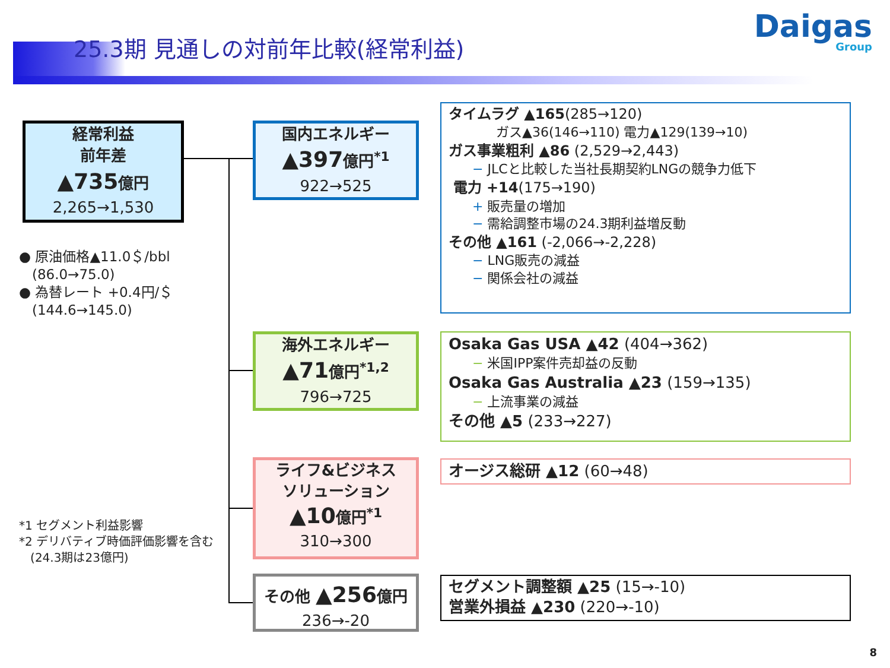25.3期 見通しの対前年比較(経常利益)
Daigas
Group
経常利益
前年差
▲735億円
2,265→1,530
国内エネルギー
▲397億円<sup>*1</sup>
922→525
海外エネルギー
▲71億円<sup>*1,2</sup>
796→725
ライフ&ビジネス
ソリューション
▲10億円<sup>*1</sup>
310→300
その他 ▲256億円
236→-20
● 原油価格▲11.0＄/bbl
(86.0→75.0)
● 為替レート +0.4円/＄
(144.6→145.0)
*1 セグメント利益影響
*2 デリバティブ時価評価影響を含む
(24.3期は23億円)
タイムラグ ▲165(285→120)
ガス▲36(146→110) 電力▲129(139→10)
ガス事業粗利 ▲86 (2,529→2,443)
− JLCと比較した当社長期契約LNGの競争力低下
電力 +14(175→190)
+ 販売量の増加
− 需給調整市場の24.3期利益増反動
その他 ▲161 (-2,066→-2,228)
− LNG販売の減益
− 関係会社の減益
Osaka Gas USA ▲42 (404→362)
− 米国IPP案件売却益の反動
Osaka Gas Australia ▲23 (159→135)
− 上流事業の減益
その他 ▲5 (233→227)
オージス総研 ▲12 (60→48)
セグメント調整額 ▲25 (15→-10)
営業外損益 ▲230 (220→-10)
8